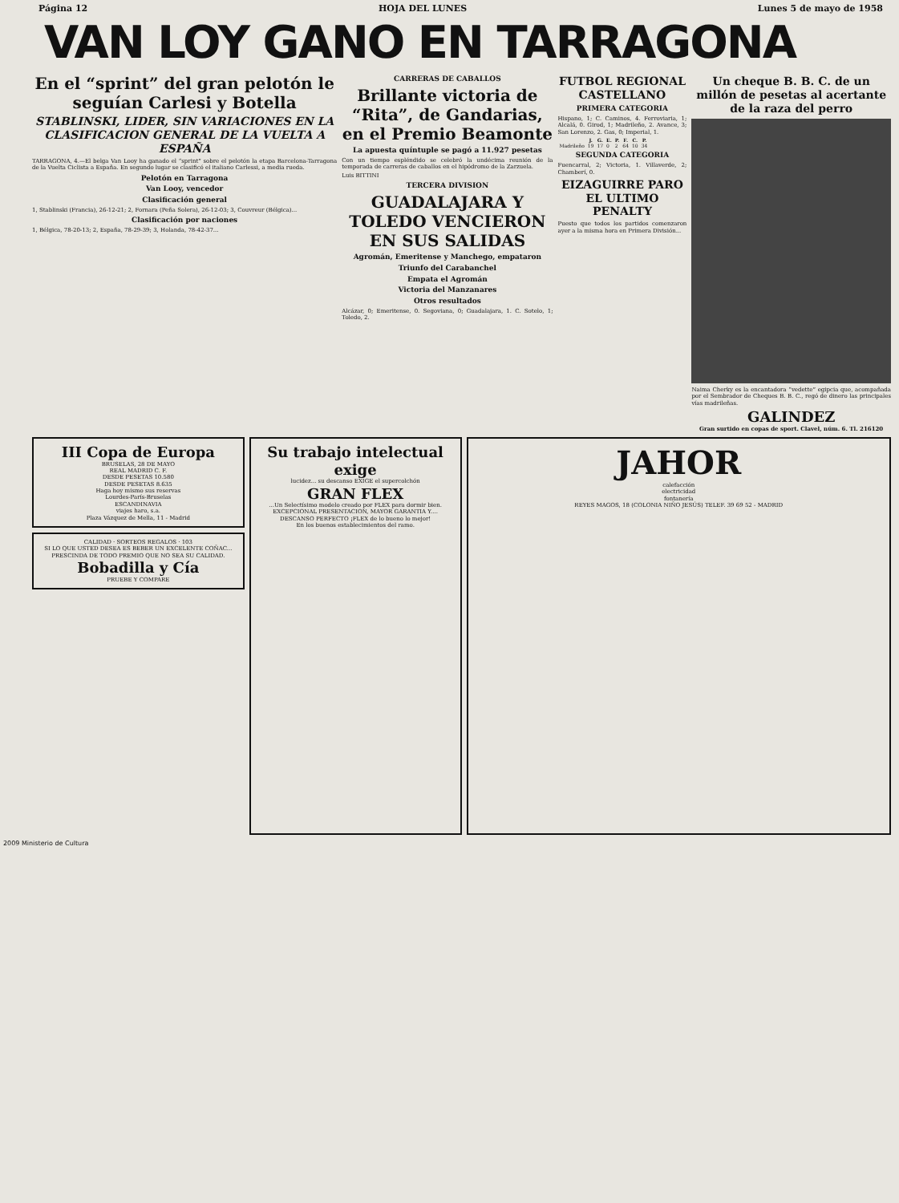Página 12 HOJA DEL LUNES Lunes 5 de mayo de 1958
VAN LOY GANO EN TARRAGONA
En el “sprint” del gran pelotón le seguían Carlesi y Botella
STABLINSKI, LIDER, SIN VARIACIONES EN LA CLASIFICACION GENERAL DE LA VUELTA A ESPAÑA
TARRAGONA, 4.—El belga Van Looy ha ganado el “sprint” sobre el pelotón la etapa Barcelona-Tarragona de la Vuelta Ciclista a España. En segundo lugar se clasificó el italiano Carlessi, a media rueda.
Pelotón en Tarragona
Van Looy, vencedor
Clasificación general
1, Stablinski (Francia), 26-12-21; 2, Fornara (Peña Solera), 26-12-03; 3, Couvreur (Bélgica)...
Clasificación por naciones
1, Bélgica, 78-20-13; 2, España, 78-29-39; 3, Holanda, 78-42-37...
CARRERAS DE CABALLOS
Brillante victoria de “Rita”, de Gandarias, en el Premio Beamonte
La apuesta quíntuple se pagó a 11.927 pesetas
Con un tiempo espléndido se celebró la undécima reunión de la temporada de carreras de caballos en el hipódromo de la Zarzuela.
Luis BITTINI
TERCERA DIVISION
GUADALAJARA Y TOLEDO VENCIERON EN SUS SALIDAS
Agromán, Emeritense y Manchego, empataron
Triunfo del Carabanchel
Empata el Agromán
Victoria del Manzanares
Otros resultados
Alcázar, 0; Emeritense, 0. Segoviana, 0; Guadalajara, 1. C. Sotelo, 1; Toledo, 2.
FUTBOL REGIONAL CASTELLANO
PRIMERA CATEGORIA
Hispano, 1; C. Caminos, 4. Ferroviaria, 1; Alcalá, 0. Girod, 1; Madrileño, 2. Avance, 3; San Lorenzo, 2. Gas, 0; Imperial, 1.
| | J. | G. | E. | P. | F. | C. | P. |
| --- | --- | --- | --- | --- | --- | --- | --- |
| Madrileño | 19 | 17 | 0 | 2 | 64 | 10 | 34 |
SEGUNDA CATEGORIA
Fuencarral, 2; Victoria, 1. Villaverde, 2; Chamberí, 0.
EIZAGUIRRE PARO EL ULTIMO PENALTY
Puesto que todos los partidos comenzaron ayer a la misma hora en Primera División...
Un cheque B. B. C. de un millón de pesetas al acertante de la raza del perro
Naima Cherky es la encantadora “vedette” egipcia que, acompañada por el Sembrador de Cheques B. B. C., regó de dinero las principales vías madrileñas.
GALINDEZ
Gran surtido en copas de sport. Clavel, núm. 6. Tl. 216120
III Copa de Europa
BRUSELAS, 28 DE MAYO
REAL MADRID C. F.
DESDE PESETAS 10.580
DESDE PESETAS 8.635
Haga hoy mismo sus reservas
Lourdes-París-Bruselas
ESCANDINAVIA
viajes haro, s.a.
Plaza Vázquez de Mella, 11 - Madrid
CALIDAD · SORTEOS REGALOS · 103
SI LO QUE USTED DESEA ES BEBER UN EXCELENTE COÑAC... PRESCINDA DE TODO PREMIO QUE NO SEA SU CALIDAD.
Bobadilla y Cía
PRUEBE Y COMPARE
Su trabajo intelectual exige
lucidez... su descanso EXIGE el supercolchón
GRAN FLEX
...Un Selectísimo modelo creado por FLEX para dormir bien.
EXCEPCIONAL PRESENTACION, MAYOR GARANTIA Y.... DESCANSO PERFECTO ¡FLEX de lo bueno lo mejor!
En los buenos establecimientos del ramo.
JAHOR
calefacción
electricidad
fontanería
REYES MAGOS, 18 (COLONIA NIÑO JESÚS) TELEF. 39 69 52 - MADRID
2009 Ministerio de Cultura